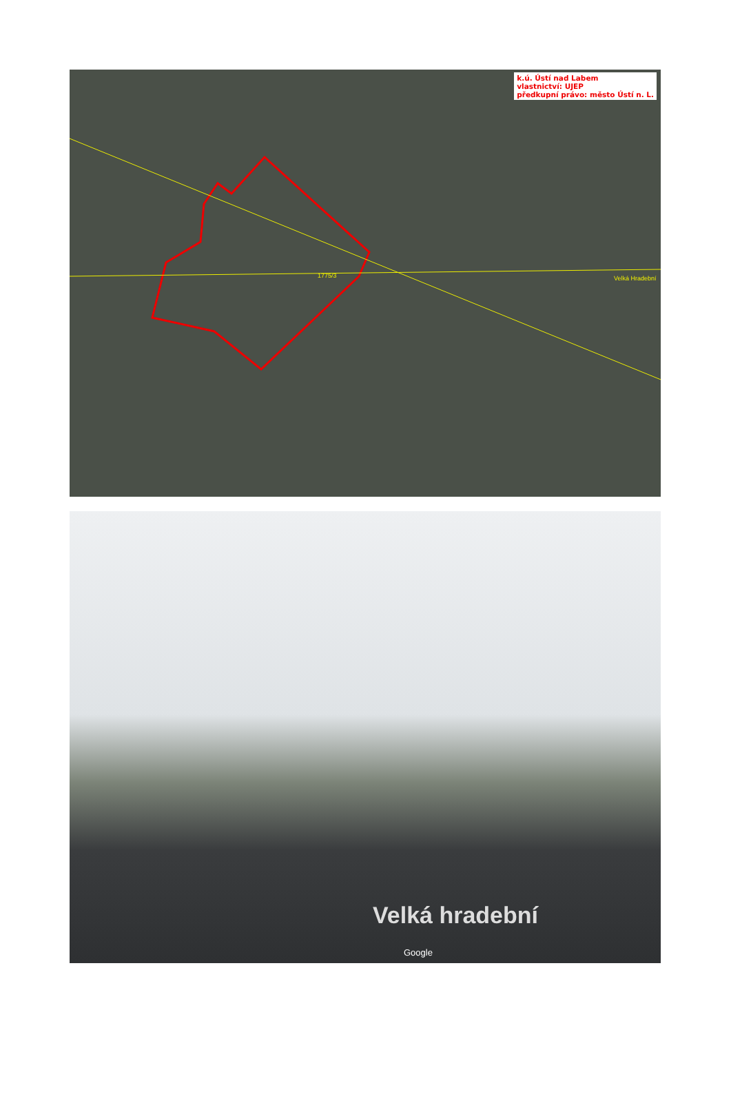k.ú. Ústí nad Labem
vlastnictví: UJEP
předkupní právo: město Ústí n. L.
1775/3 Velká Hradební
Velká hradební
Google